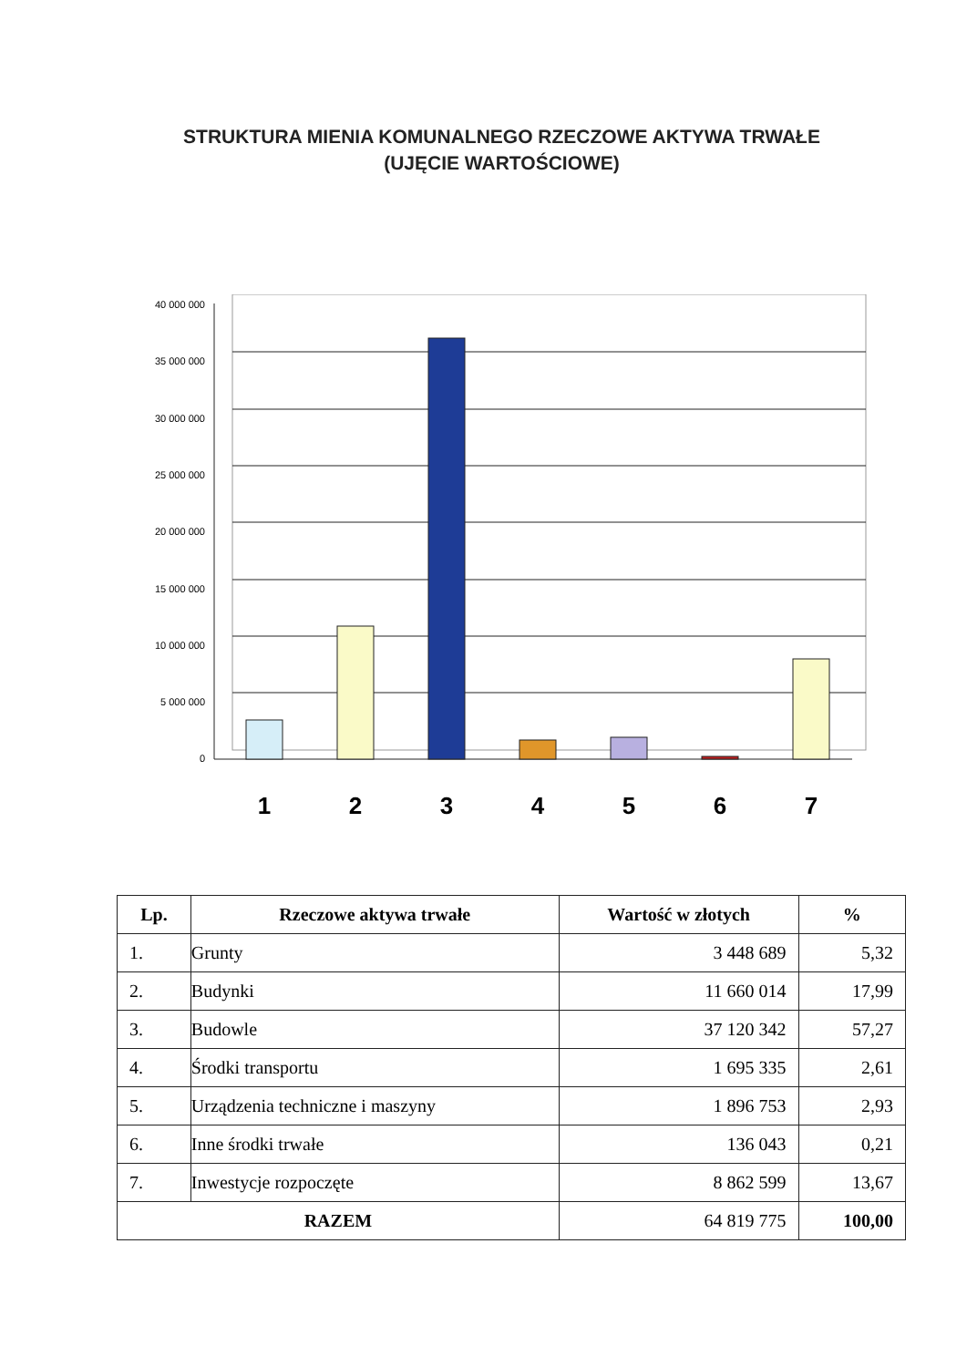STRUKTURA MIENIA KOMUNALNEGO RZECZOWE AKTYWA TRWAŁE
(UJĘCIE WARTOŚCIOWE)
40 000 000
35 000 000
30 000 000
25 000 000
20 000 000
15 000 000
10 000 000
5 000 000
0
1
2
3
4
5
6
7
| Lp. | Rzeczowe aktywa trwałe | Wartość w złotych | % |
| --- | --- | --- | --- |
| 1. | Grunty | 3 448 689 | 5,32 |
| 2. | Budynki | 11 660 014 | 17,99 |
| 3. | Budowle | 37 120 342 | 57,27 |
| 4. | Środki transportu | 1 695 335 | 2,61 |
| 5. | Urządzenia techniczne i maszyny | 1 896 753 | 2,93 |
| 6. | Inne środki trwałe | 136 043 | 0,21 |
| 7. | Inwestycje rozpoczęte | 8 862 599 | 13,67 |
| RAZEM | | 64 819 775 | 100,00 |